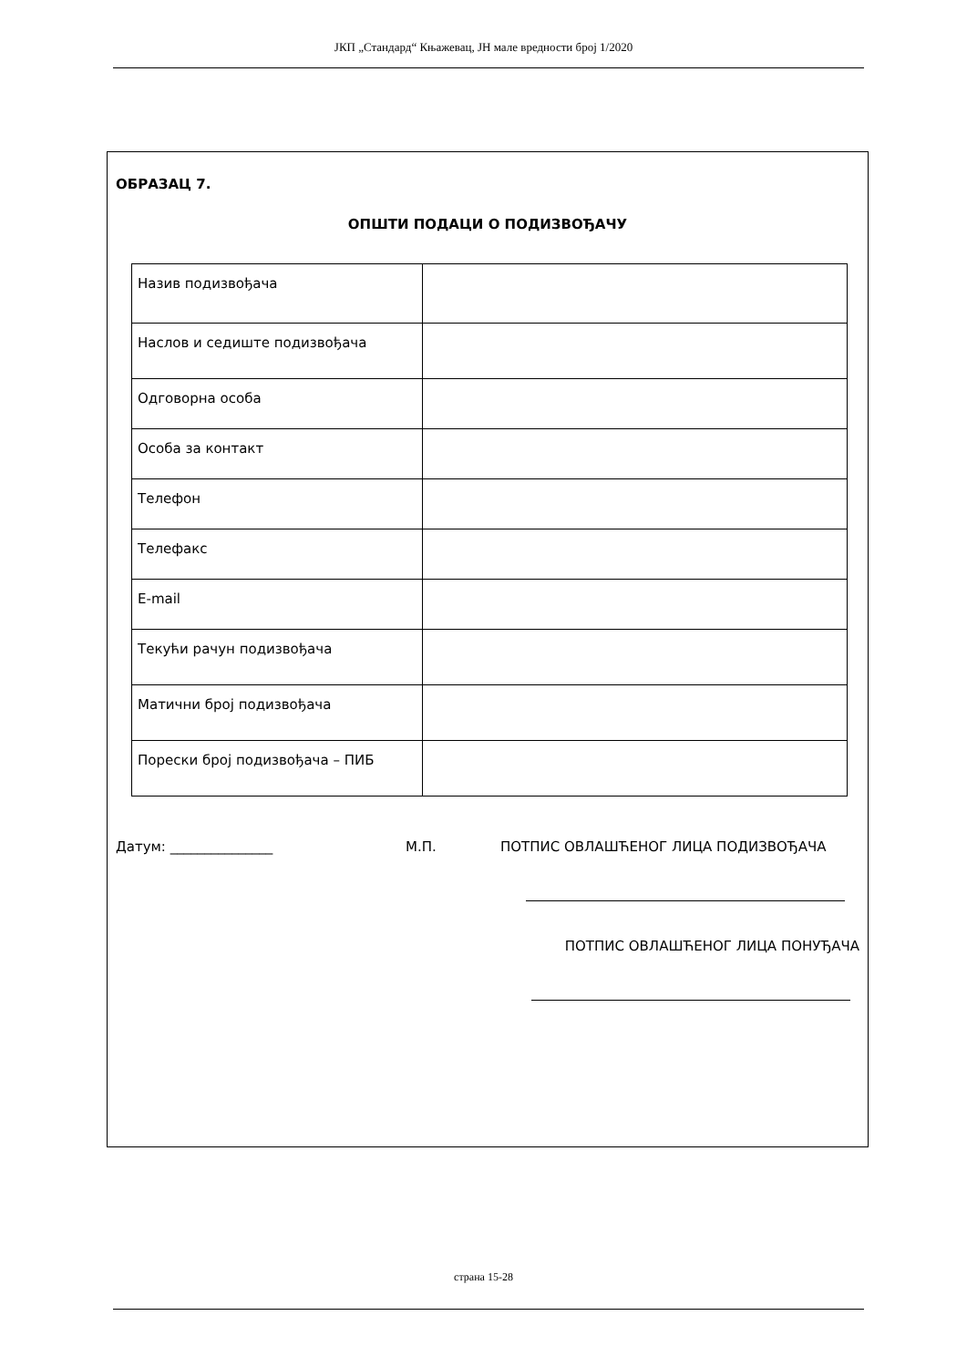ЈКП „Стандард“ Књажевац, ЈН мале вредности број 1/2020
ОБРАЗАЦ 7.
ОПШТИ ПОДАЦИ О ПОДИЗВОЂАЧУ
| Назив подизвођача | |
| Наслов и седиште подизвођача | |
| Одговорна особа | |
| Особа за контакт | |
| Телефон | |
| Телефакс | |
| E-mail | |
| Текући рачун подизвођача | |
| Матични број подизвођача | |
| Порески број подизвођача – ПИБ | |
Датум: _______________ М.П. ПОТПИС ОВЛАШЋЕНОГ ЛИЦА ПОДИЗВОЂАЧА
ПОТПИС ОВЛАШЋЕНОГ ЛИЦА ПОНУЂАЧА
страна 15-28